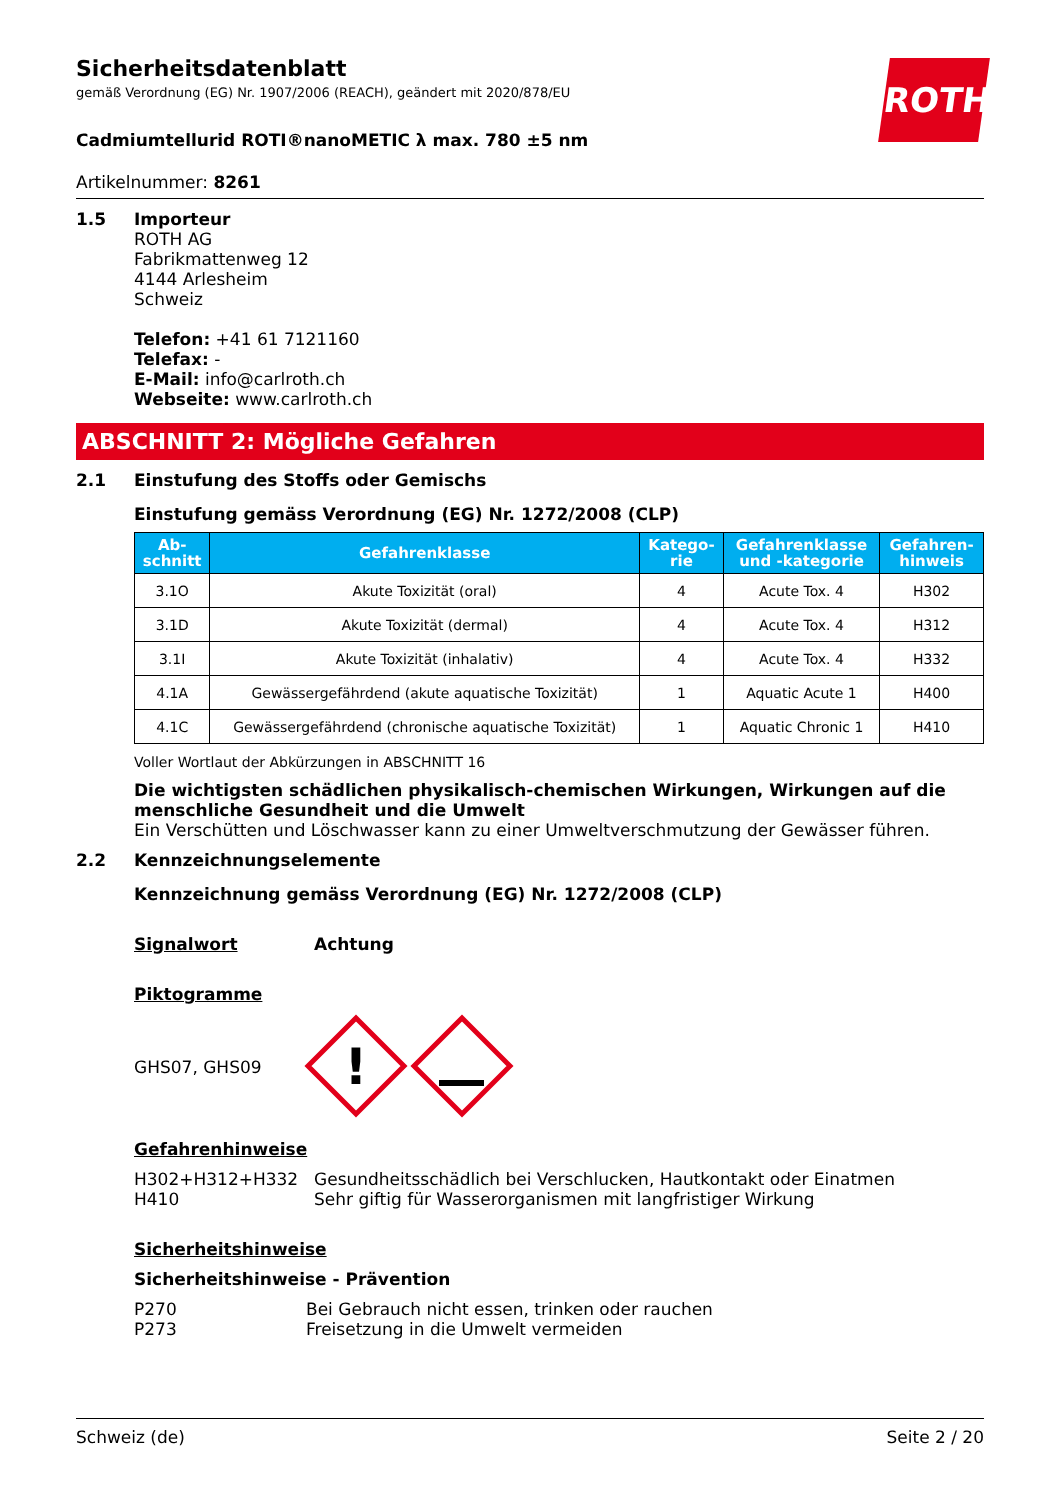ROTH
Sicherheitsdatenblatt
gemäß Verordnung (EG) Nr. 1907/2006 (REACH), geändert mit 2020/878/EU
Cadmiumtellurid ROTI®nanoMETIC λ max. 780 ±5 nm
Artikelnummer: 8261
1.5 Importeur
ROTH AG
Fabrikmattenweg 12
4144 Arlesheim
Schweiz
Telefon: +41 61 7121160
Telefax: -
E-Mail: info@carlroth.ch
Webseite: www.carlroth.ch
ABSCHNITT 2: Mögliche Gefahren
2.1 Einstufung des Stoffs oder Gemischs
Einstufung gemäss Verordnung (EG) Nr. 1272/2008 (CLP)
| Ab- schnitt | Gefahrenklasse | Katego- rie | Gefahrenklasse und -kategorie | Gefahren- hinweis |
| --- | --- | --- | --- | --- |
| 3.1O | Akute Toxizität (oral) | 4 | Acute Tox. 4 | H302 |
| 3.1D | Akute Toxizität (dermal) | 4 | Acute Tox. 4 | H312 |
| 3.1I | Akute Toxizität (inhalativ) | 4 | Acute Tox. 4 | H332 |
| 4.1A | Gewässergefährdend (akute aquatische Toxizität) | 1 | Aquatic Acute 1 | H400 |
| 4.1C | Gewässergefährdend (chronische aquatische Toxizität) | 1 | Aquatic Chronic 1 | H410 |
Voller Wortlaut der Abkürzungen in ABSCHNITT 16
Die wichtigsten schädlichen physikalisch-chemischen Wirkungen, Wirkungen auf die menschliche Gesundheit und die Umwelt
Ein Verschütten und Löschwasser kann zu einer Umweltverschmutzung der Gewässer führen.
2.2 Kennzeichnungselemente
Kennzeichnung gemäss Verordnung (EG) Nr. 1272/2008 (CLP)
Signalwort Achtung
Piktogramme
GHS07, GHS09
!
Gefahrenhinweise
H302+H312+H332
H410 Gesundheitsschädlich bei Verschlucken, Hautkontakt oder Einatmen
Sehr giftig für Wasserorganismen mit langfristiger Wirkung
Sicherheitshinweise
Sicherheitshinweise - Prävention
P270
P273 Bei Gebrauch nicht essen, trinken oder rauchen
Freisetzung in die Umwelt vermeiden
Schweiz (de) Seite 2 / 20